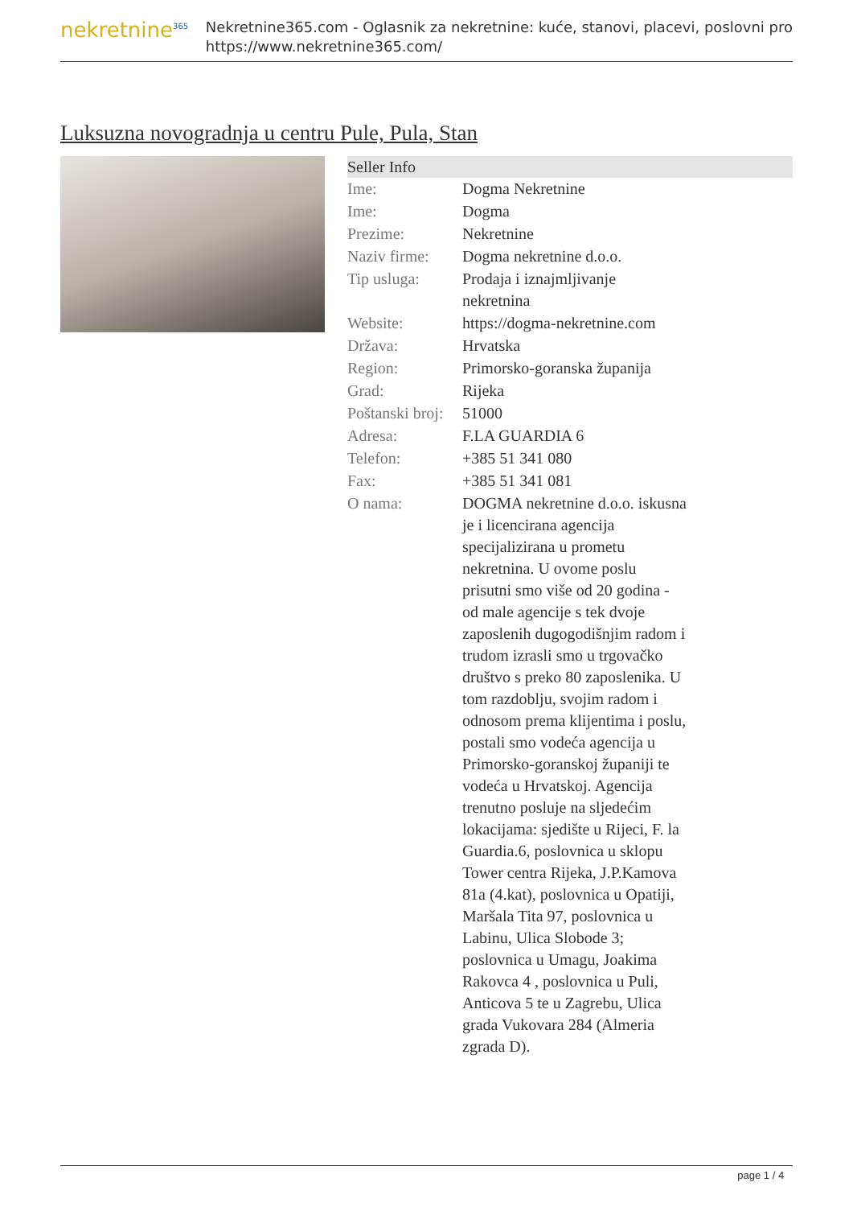nekretnine<sup>365</sup>
Nekretnine365.com - Oglasnik za nekretnine: kuće, stanovi, placevi, poslovni pro
https://www.nekretnine365.com/
Luksuzna novogradnja u centru Pule, Pula, Stan
Seller Info
| Ime: | Dogma Nekretnine |
| Ime: | Dogma |
| Prezime: | Nekretnine |
| Naziv firme: | Dogma nekretnine d.o.o. |
| Tip usluga: | Prodaja i iznajmljivanje nekretnina |
| Website: | https://dogma-nekretnine.com |
| Država: | Hrvatska |
| Region: | Primorsko-goranska županija |
| Grad: | Rijeka |
| Poštanski broj: | 51000 |
| Adresa: | F.LA GUARDIA 6 |
| Telefon: | +385 51 341 080 |
| Fax: | +385 51 341 081 |
| O nama: | DOGMA nekretnine d.o.o. iskusna je i licencirana agencija specijalizirana u prometu nekretnina. U ovome poslu prisutni smo više od 20 godina - od male agencije s tek dvoje zaposlenih dugogodišnjim radom i trudom izrasli smo u trgovačko društvo s preko 80 zaposlenika. U tom razdoblju, svojim radom i odnosom prema klijentima i poslu, postali smo vodeća agencija u Primorsko-goranskoj županiji te vodeća u Hrvatskoj. Agencija trenutno posluje na sljedećim lokacijama: sjedište u Rijeci, F. la Guardia.6, poslovnica u sklopu Tower centra Rijeka, J.P.Kamova 81a (4.kat), poslovnica u Opatiji, Maršala Tita 97, poslovnica u Labinu, Ulica Slobode 3; poslovnica u Umagu, Joakima Rakovca 4 , poslovnica u Puli, Anticova 5 te u Zagrebu, Ulica grada Vukovara 284 (Almeria zgrada D). |
page 1 / 4